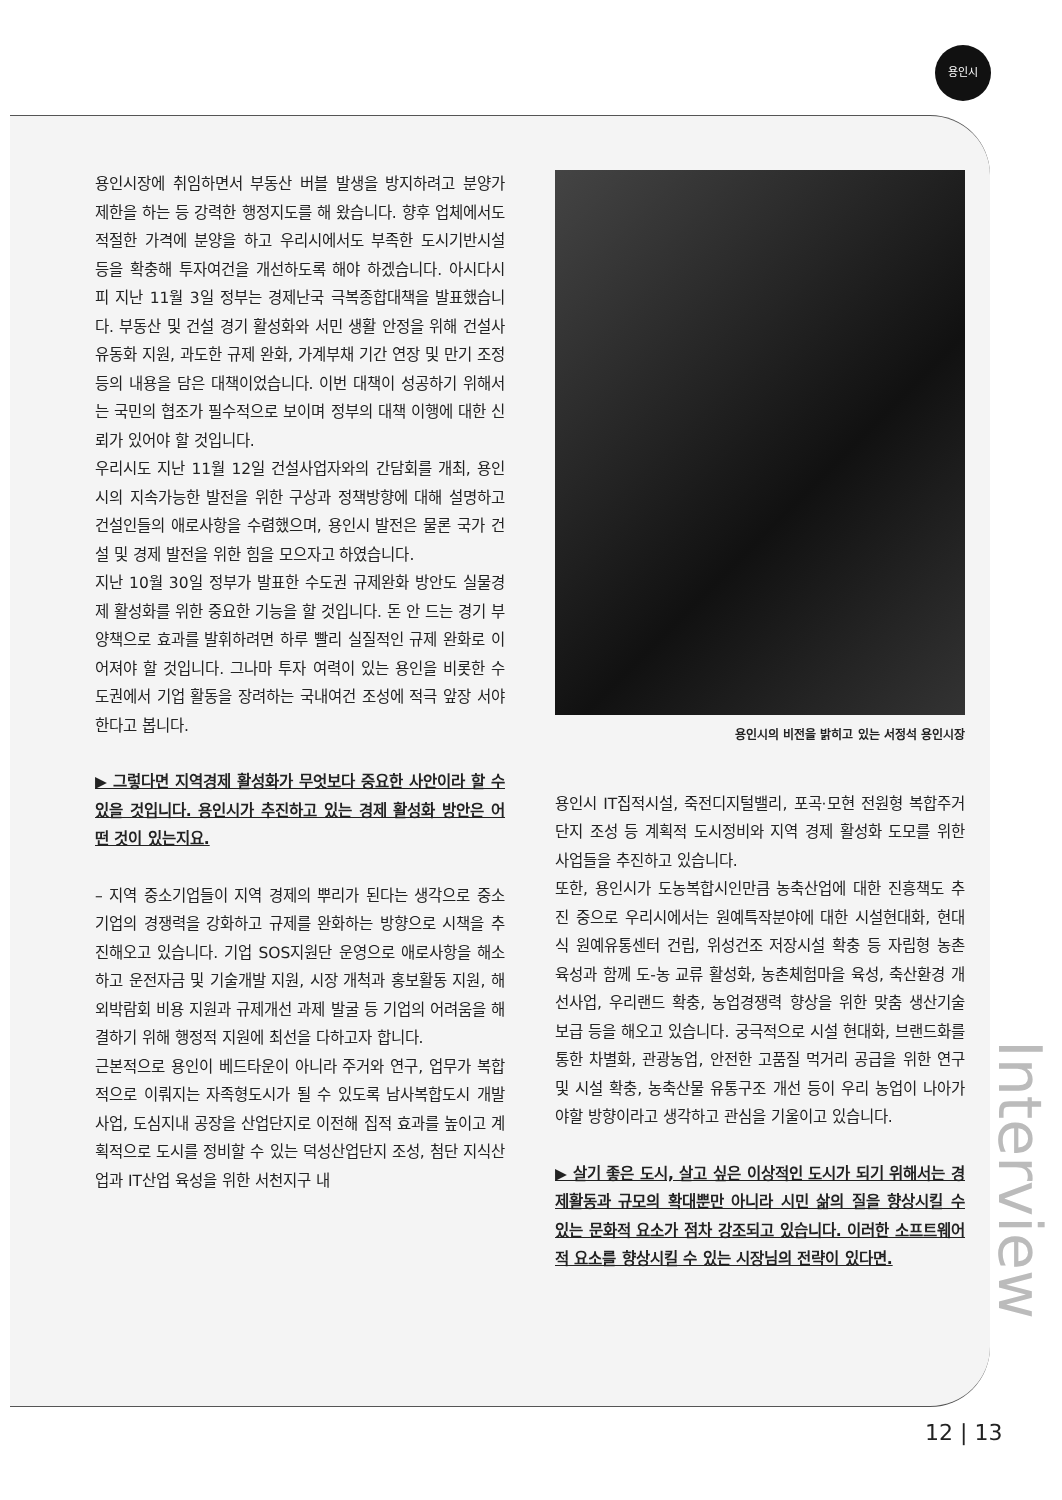용인시
용인시장에 취임하면서 부동산 버블 발생을 방지하려고 분양가 제한을 하는 등 강력한 행정지도를 해 왔습니다. 향후 업체에서도 적절한 가격에 분양을 하고 우리시에서도 부족한 도시기반시설 등을 확충해 투자여건을 개선하도록 해야 하겠습니다. 아시다시피 지난 11월 3일 정부는 경제난국 극복종합대책을 발표했습니다. 부동산 및 건설 경기 활성화와 서민 생활 안정을 위해 건설사 유동화 지원, 과도한 규제 완화, 가계부채 기간 연장 및 만기 조정 등의 내용을 담은 대책이었습니다. 이번 대책이 성공하기 위해서는 국민의 협조가 필수적으로 보이며 정부의 대책 이행에 대한 신뢰가 있어야 할 것입니다.
우리시도 지난 11월 12일 건설사업자와의 간담회를 개최, 용인시의 지속가능한 발전을 위한 구상과 정책방향에 대해 설명하고 건설인들의 애로사항을 수렴했으며, 용인시 발전은 물론 국가 건설 및 경제 발전을 위한 힘을 모으자고 하였습니다.
지난 10월 30일 정부가 발표한 수도권 규제완화 방안도 실물경제 활성화를 위한 중요한 기능을 할 것입니다. 돈 안 드는 경기 부양책으로 효과를 발휘하려면 하루 빨리 실질적인 규제 완화로 이어져야 할 것입니다. 그나마 투자 여력이 있는 용인을 비롯한 수도권에서 기업 활동을 장려하는 국내여건 조성에 적극 앞장 서야 한다고 봅니다.
▶ 그렇다면 지역경제 활성화가 무엇보다 중요한 사안이라 할 수 있을 것입니다. 용인시가 추진하고 있는 경제 활성화 방안은 어떤 것이 있는지요.
– 지역 중소기업들이 지역 경제의 뿌리가 된다는 생각으로 중소기업의 경쟁력을 강화하고 규제를 완화하는 방향으로 시책을 추진해오고 있습니다. 기업 SOS지원단 운영으로 애로사항을 해소하고 운전자금 및 기술개발 지원, 시장 개척과 홍보활동 지원, 해외박람회 비용 지원과 규제개선 과제 발굴 등 기업의 어려움을 해결하기 위해 행정적 지원에 최선을 다하고자 합니다.
근본적으로 용인이 베드타운이 아니라 주거와 연구, 업무가 복합적으로 이뤄지는 자족형도시가 될 수 있도록 남사복합도시 개발사업, 도심지내 공장을 산업단지로 이전해 집적 효과를 높이고 계획적으로 도시를 정비할 수 있는 덕성산업단지 조성, 첨단 지식산업과 IT산업 육성을 위한 서천지구 내
용인시의 비전을 밝히고 있는 서정석 용인시장
용인시 IT집적시설, 죽전디지털밸리, 포곡·모현 전원형 복합주거단지 조성 등 계획적 도시정비와 지역 경제 활성화 도모를 위한 사업들을 추진하고 있습니다.
또한, 용인시가 도농복합시인만큼 농축산업에 대한 진흥책도 추진 중으로 우리시에서는 원예특작분야에 대한 시설현대화, 현대식 원예유통센터 건립, 위성건조 저장시설 확충 등 자립형 농촌 육성과 함께 도-농 교류 활성화, 농촌체험마을 육성, 축산환경 개선사업, 우리랜드 확충, 농업경쟁력 향상을 위한 맞춤 생산기술 보급 등을 해오고 있습니다. 궁극적으로 시설 현대화, 브랜드화를 통한 차별화, 관광농업, 안전한 고품질 먹거리 공급을 위한 연구 및 시설 확충, 농축산물 유통구조 개선 등이 우리 농업이 나아가야할 방향이라고 생각하고 관심을 기울이고 있습니다.
▶ 살기 좋은 도시, 살고 싶은 이상적인 도시가 되기 위해서는 경제활동과 규모의 확대뿐만 아니라 시민 삶의 질을 향상시킬 수 있는 문화적 요소가 점차 강조되고 있습니다. 이러한 소프트웨어적 요소를 향상시킬 수 있는 시장님의 전략이 있다면.
Interview
12 | 13